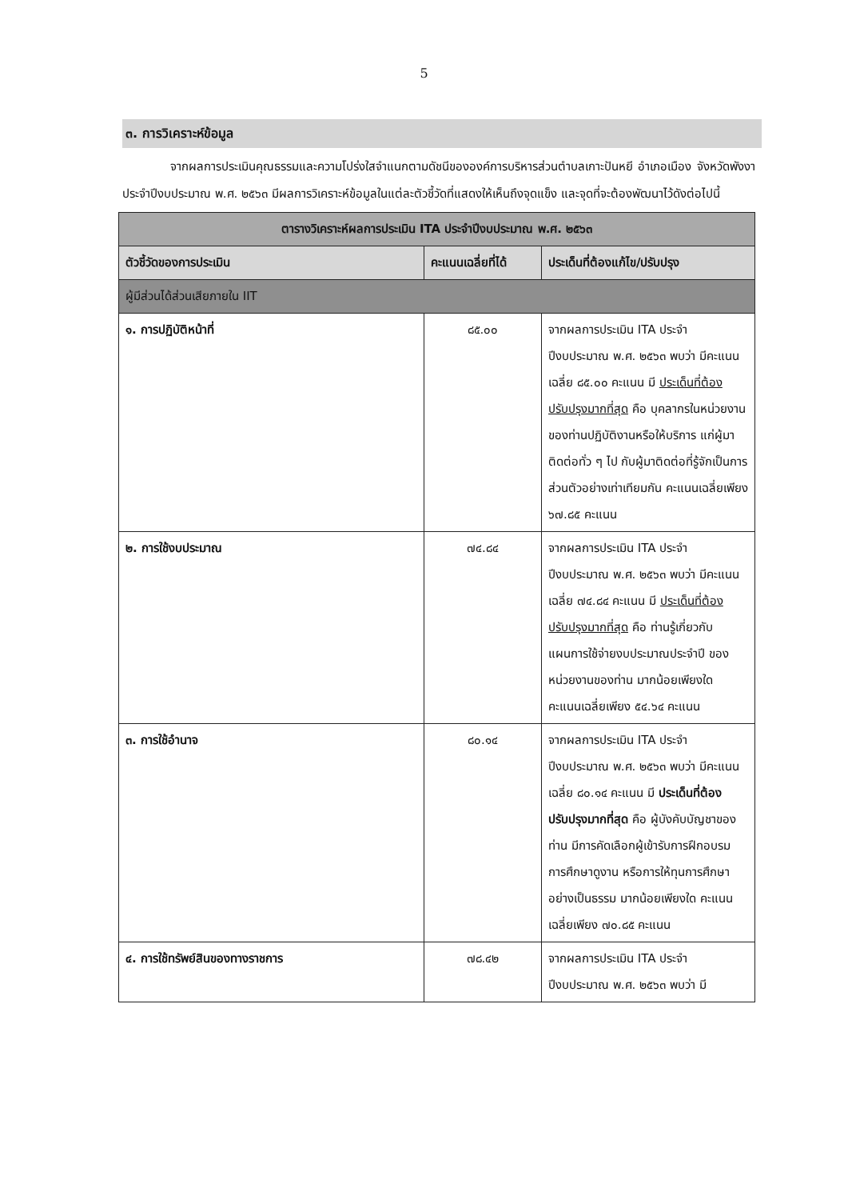5
๓. การวิเคราะห์ข้อมูล
    จากผลการประเมินคุณธรรมและความโปร่งใสจำแนกตามดัชนีขององค์การบริหารส่วนตำบลเกาะปันหยี อำเภอเมือง จังหวัดพังงา ประจำปีงบประมาณ พ.ศ. ๒๕๖๓ มีผลการวิเคราะห์ข้อมูลในแต่ละตัวชี้วัดที่แสดงให้เห็นถึงจุดแข็ง และจุดที่จะต้องพัฒนาไว้ดังต่อไปนี้
| ตารางวิเคราะห์ผลการประเมิน ITA ประจำปีงบประมาณ พ.ศ. ๒๕๖๓ | | |
| ตัวชี้วัดของการประเมิน | คะแนนเฉลี่ยที่ได้ | ประเด็นที่ต้องแก้ไข/ปรับปรุง |
| ผู้มีส่วนได้ส่วนเสียภายใน IIT | | |
| ๑. การปฏิบัติหน้าที่ | ๘๕.๐๐ | จากผลการประเมิน ITA ประจำปีงบประมาณ พ.ศ. ๒๕๖๓ พบว่า มีคะแนนเฉลี่ย ๘๕.๐๐ คะแนน มี ประเด็นที่ต้องปรับปรุงมากที่สุด คือ บุคลากรในหน่วยงานของท่านปฏิบัติงานหรือให้บริการ แก่ผู้มาติดต่อทั่ว ๆ ไป กับผู้มาติดต่อที่รู้จักเป็นการส่วนตัวอย่างเท่าเทียมกัน คะแนนเฉลี่ยเพียง ๖๗.๘๕ คะแนน |
| ๒. การใช้งบประมาณ | ๗๔.๘๔ | จากผลการประเมิน ITA ประจำปีงบประมาณ พ.ศ. ๒๕๖๓ พบว่า มีคะแนนเฉลี่ย ๗๔.๘๔ คะแนน มี ประเด็นที่ต้องปรับปรุงมากที่สุด คือ ท่านรู้เกี่ยวกับแผนการใช้จ่ายงบประมาณประจำปี ของหน่วยงานของท่าน มากน้อยเพียงใด คะแนนเฉลี่ยเพียง ๕๔.๖๔ คะแนน |
| ๓. การใช้อำนาจ | ๘๐.๑๔ | จากผลการประเมิน ITA ประจำปีงบประมาณ พ.ศ. ๒๕๖๓ พบว่า มีคะแนนเฉลี่ย ๘๐.๑๔ คะแนน มี ประเด็นที่ต้องปรับปรุงมากที่สุด คือ ผู้บังคับบัญชาของท่าน มีการคัดเลือกผู้เข้ารับการฝึกอบรม การศึกษาดูงาน หรือการให้ทุนการศึกษา อย่างเป็นธรรม มากน้อยเพียงใด คะแนนเฉลี่ยเพียง ๗๐.๘๕ คะแนน |
| ๔. การใช้ทรัพย์สินของทางราชการ | ๗๘.๔๒ | จากผลการประเมิน ITA ประจำปีงบประมาณ พ.ศ. ๒๕๖๓ พบว่า มี |